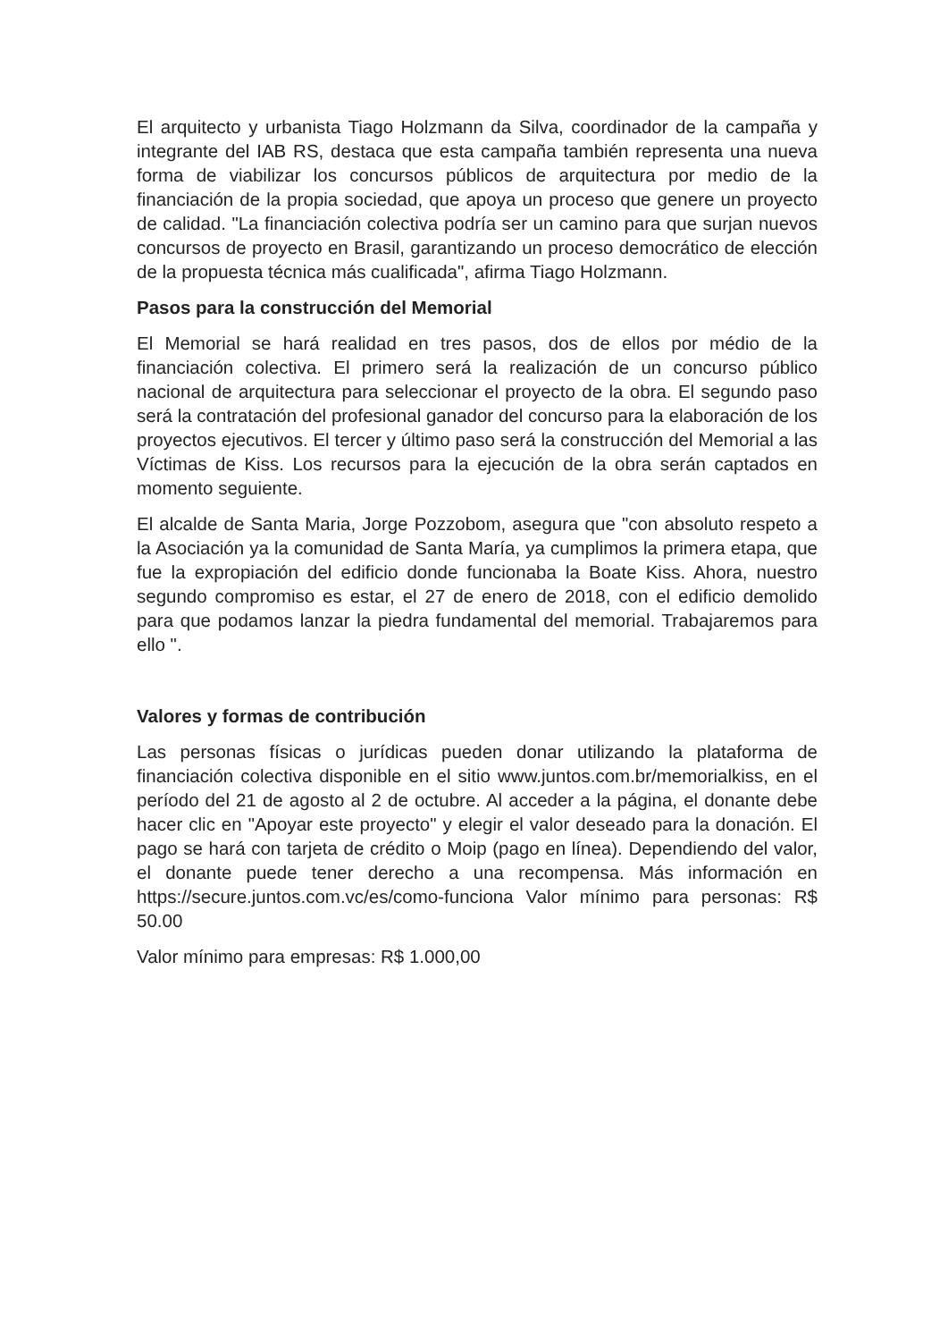El arquitecto y urbanista Tiago Holzmann da Silva, coordinador de la campaña y integrante del IAB RS, destaca que esta campaña también representa una nueva forma de viabilizar los concursos públicos de arquitectura por medio de la financiación de la propia sociedad, que apoya un proceso que genere un proyecto de calidad. "La financiación colectiva podría ser un camino para que surjan nuevos concursos de proyecto en Brasil, garantizando un proceso democrático de elección de la propuesta técnica más cualificada", afirma Tiago Holzmann.
Pasos para la construcción del Memorial
El Memorial se hará realidad en tres pasos, dos de ellos por médio de la financiación colectiva. El primero será la realización de un concurso público nacional de arquitectura para seleccionar el proyecto de la obra. El segundo paso será la contratación del profesional ganador del concurso para la elaboración de los proyectos ejecutivos. El tercer y último paso será la construcción del Memorial a las Víctimas de Kiss. Los recursos para la ejecución de la obra serán captados en momento seguiente.
El alcalde de Santa Maria, Jorge Pozzobom, asegura que "con absoluto respeto a la Asociación ya la comunidad de Santa María, ya cumplimos la primera etapa, que fue la expropiación del edificio donde funcionaba la Boate Kiss. Ahora, nuestro segundo compromiso es estar, el 27 de enero de 2018, con el edificio demolido para que podamos lanzar la piedra fundamental del memorial. Trabajaremos para ello ".
Valores y formas de contribución
Las personas físicas o jurídicas pueden donar utilizando la plataforma de financiación colectiva disponible en el sitio www.juntos.com.br/memorialkiss, en el período del 21 de agosto al 2 de octubre. Al acceder a la página, el donante debe hacer clic en "Apoyar este proyecto" y elegir el valor deseado para la donación. El pago se hará con tarjeta de crédito o Moip (pago en línea). Dependiendo del valor, el donante puede tener derecho a una recompensa. Más información en https://secure.juntos.com.vc/es/como-funciona Valor mínimo para personas: R$ 50.00
Valor mínimo para empresas: R$ 1.000,00